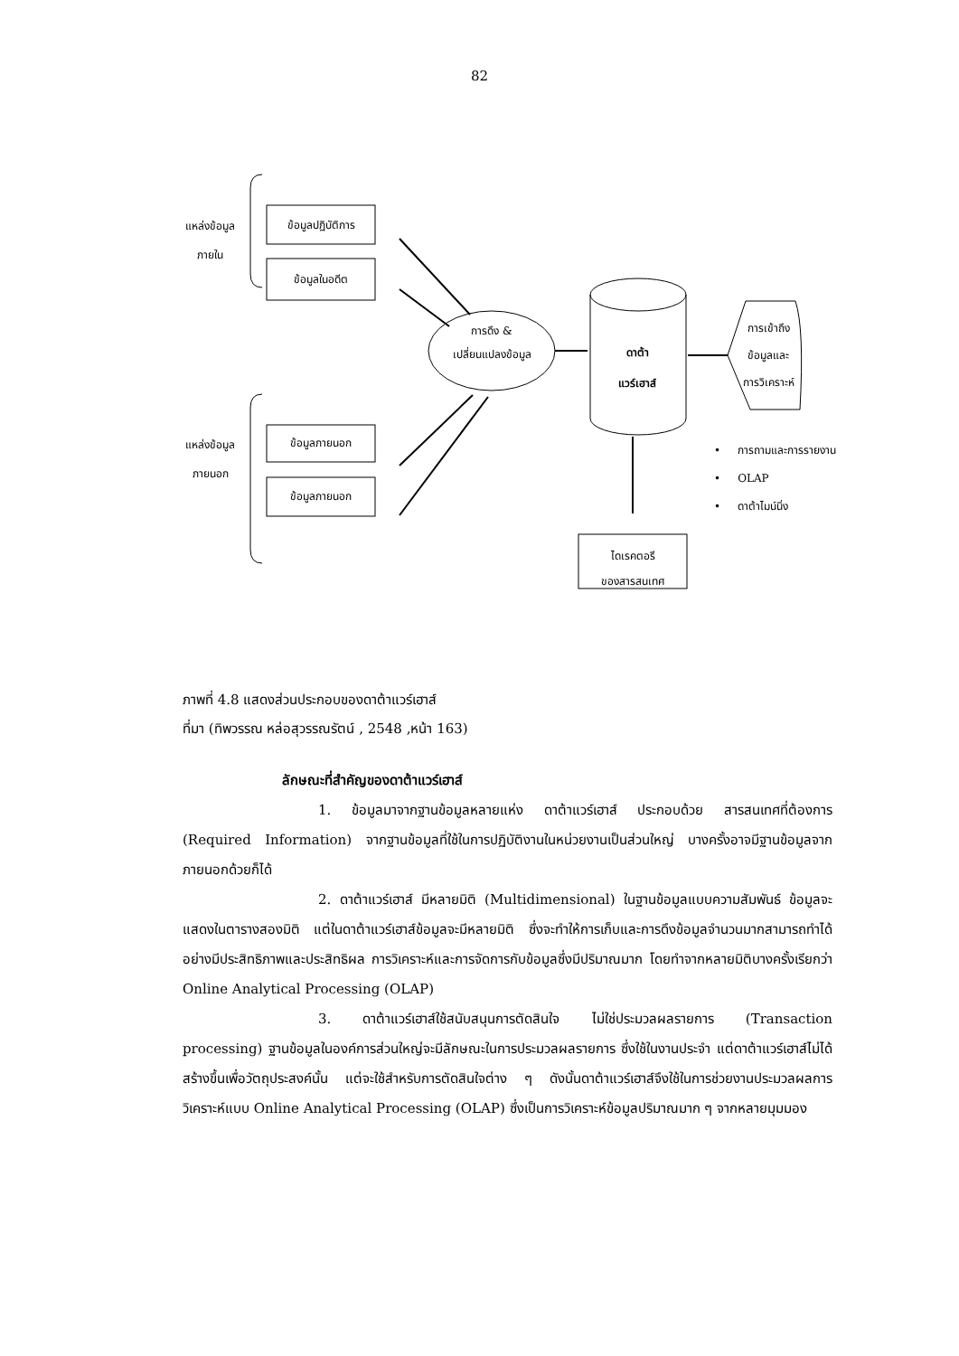82
แหล่งข้อมูล
ภายใน
ข้อมูลปฏิบัติการ
ข้อมูลในอดีต
แหล่งข้อมูล
ภายนอก
ข้อมูลภายนอก
ข้อมูลภายนอก
การดึง &
เปลี่ยนแปลงข้อมูล
ดาต้า
แวร์เฮาส์
การเข้าถึง
ข้อมูลและ
การวิเคราะห์
• การถามและการรายงาน
• OLAP
• ดาต้าไมน์นิ่ง
ไดเรคตอรี
ของสารสนเทศ
ภาพที่ 4.8 แสดงส่วนประกอบของดาต้าแวร์เฮาส์
ที่มา (ทิพวรรณ หล่อสุวรรณรัตน์ , 2548 ,หน้า 163)
ลักษณะที่สำคัญของดาต้าแวร์เฮาส์
1. ข้อมูลมาจากฐานข้อมูลหลายแห่ง ดาต้าแวร์เฮาส์ ประกอบด้วย สารสนเทศที่ต้องการ (Required Information) จากฐานข้อมูลที่ใช้ในการปฏิบัติงานในหน่วยงานเป็นส่วนใหญ่ บางครั้งอาจมีฐานข้อมูลจากภายนอกด้วยก็ได้
2. ดาต้าแวร์เฮาส์ มีหลายมิติ (Multidimensional) ในฐานข้อมูลแบบความสัมพันธ์ ข้อมูลจะแสดงในตารางสองมิติ แต่ในดาต้าแวร์เฮาส์ข้อมูลจะมีหลายมิติ ซึ่งจะทำให้การเก็บและการดึงข้อมูลจำนวนมากสามารถทำได้อย่างมีประสิทธิภาพและประสิทธิผล การวิเคราะห์และการจัดการกับข้อมูลซึ่งมีปริมาณมาก โดยทำจากหลายมิติบางครั้งเรียกว่า Online Analytical Processing (OLAP)
3. ดาต้าแวร์เฮาส์ใช้สนับสนุนการตัดสินใจ ไม่ใช่ประมวลผลรายการ (Transaction processing) ฐานข้อมูลในองค์การส่วนใหญ่จะมีลักษณะในการประมวลผลรายการ ซึ่งใช้ในงานประจำ แต่ดาต้าแวร์เฮาส์ไม่ได้สร้างขึ้นเพื่อวัตถุประสงค์นั้น แต่จะใช้สำหรับการตัดสินใจต่าง ๆ ดังนั้นดาต้าแวร์เฮาส์จึงใช้ในการช่วยงานประมวลผลการวิเคราะห์แบบ Online Analytical Processing (OLAP) ซึ่งเป็นการวิเคราะห์ข้อมูลปริมาณมาก ๆ จากหลายมุมมอง